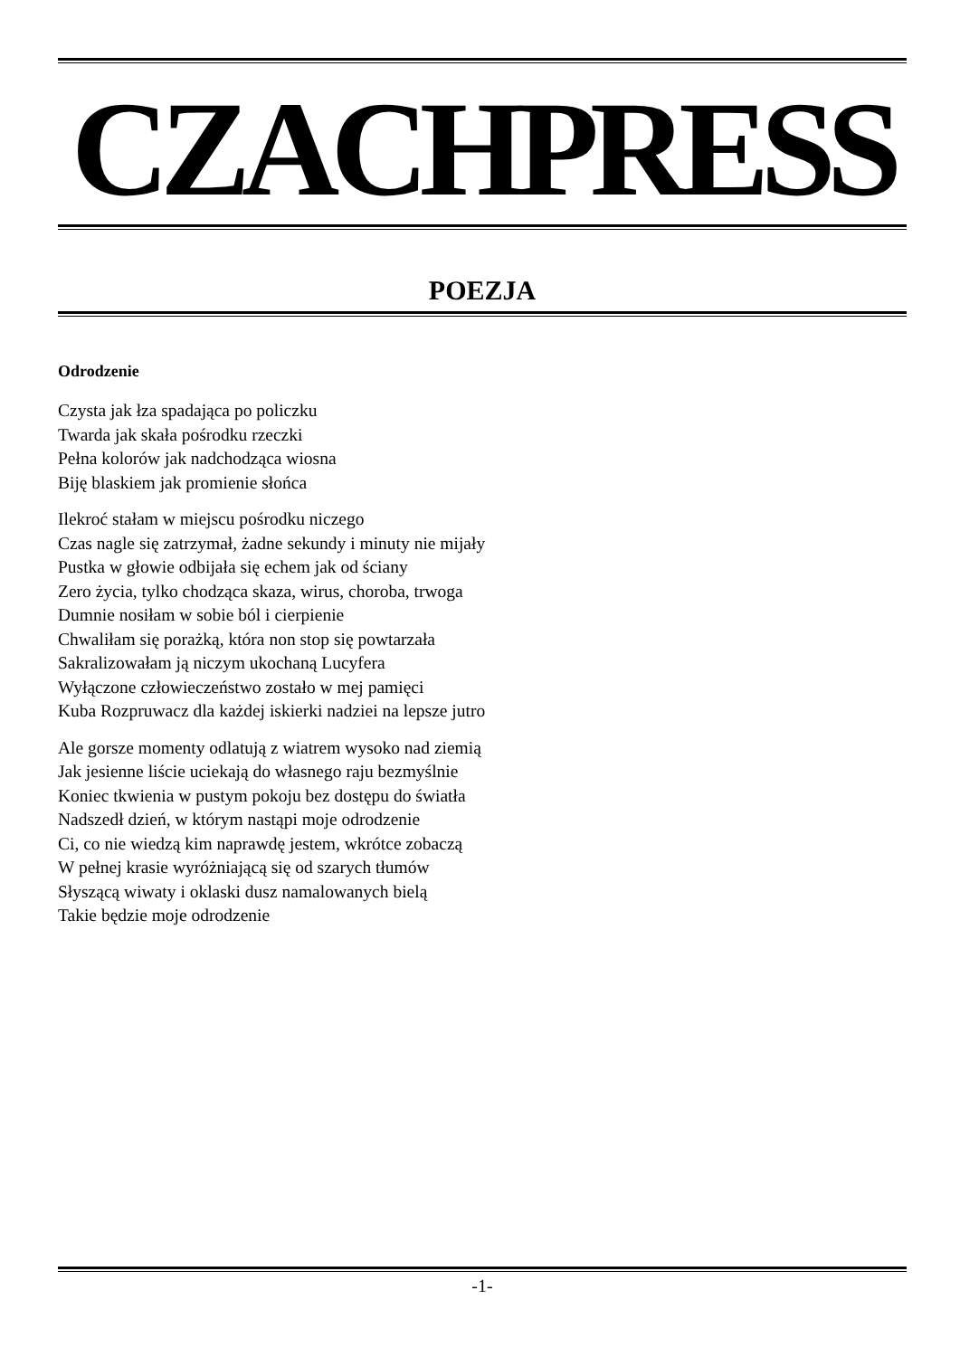CZACHPRESS
POEZJA
Odrodzenie
Czysta jak łza spadająca po policzku
Twarda jak skała pośrodku rzeczki
Pełna kolorów jak nadchodząca wiosna
Biję blaskiem jak promienie słońca
Ilekroć stałam w miejscu pośrodku niczego
Czas nagle się zatrzymał, żadne sekundy i minuty nie mijały
Pustka w głowie odbijała się echem jak od ściany
Zero życia, tylko chodząca skaza, wirus, choroba, trwoga
Dumnie nosiłam w sobie ból i cierpienie
Chwaliłam się porażką, która non stop się powtarzała
Sakralizowałam ją niczym ukochaną Lucyfera
Wyłączone człowieczeństwo zostało w mej pamięci
Kuba Rozpruwacz dla każdej iskierki nadziei na lepsze jutro
Ale gorsze momenty odlatują z wiatrem wysoko nad ziemią
Jak jesienne liście uciekają do własnego raju bezmyślnie
Koniec tkwienia w pustym pokoju bez dostępu do światła
Nadszedł dzień, w którym nastąpi moje odrodzenie
Ci, co nie wiedzą kim naprawdę jestem, wkrótce zobaczą
W pełnej krasie wyróżniającą się od szarych tłumów
Słyszącą wiwaty i oklaski dusz namalowanych bielą
Takie będzie moje odrodzenie
-1-